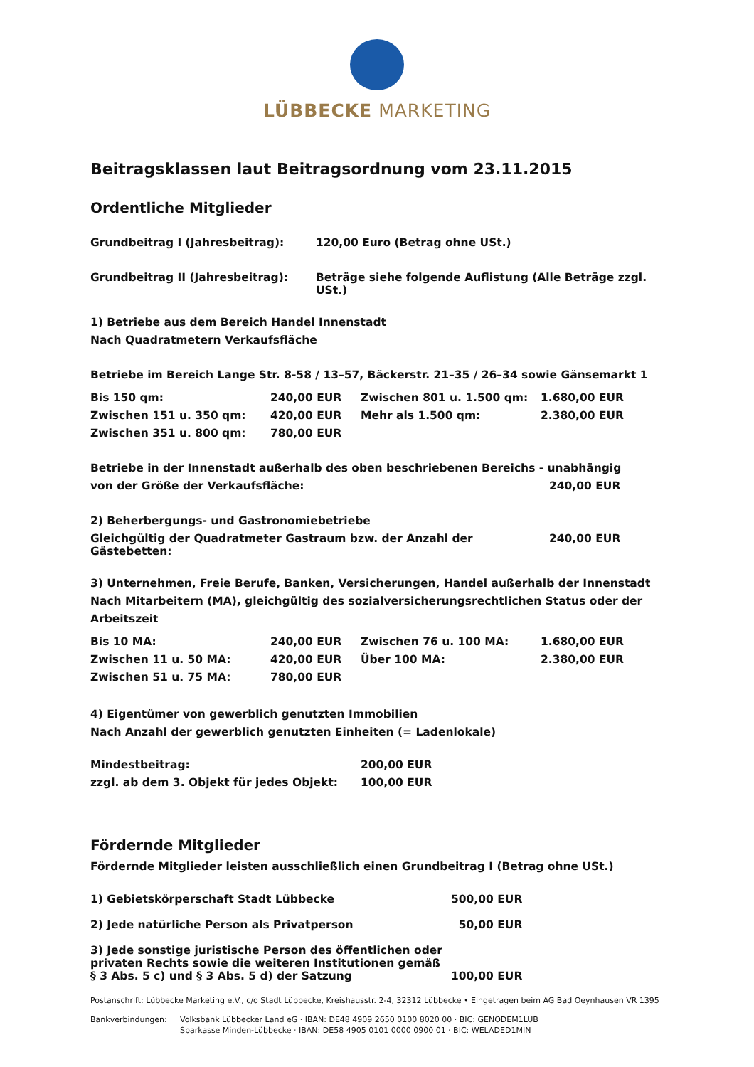LÜBBECKE MARKETING
Beitragsklassen laut Beitragsordnung vom 23.11.2015
Ordentliche Mitglieder
| Grundbeitrag I (Jahresbeitrag): | 120,00 Euro (Betrag ohne USt.) |
| Grundbeitrag II (Jahresbeitrag): | Beträge siehe folgende Auflistung (Alle Beträge zzgl. USt.) |
1) Betriebe aus dem Bereich Handel Innenstadt
Nach Quadratmetern Verkaufsfläche
Betriebe im Bereich Lange Str. 8-58 / 13–57, Bäckerstr. 21–35 / 26–34 sowie Gänsemarkt 1
| Bis 150 qm: | 240,00 EUR | Zwischen 801 u. 1.500 qm: | 1.680,00 EUR |
| Zwischen 151 u. 350 qm: | 420,00 EUR | Mehr als 1.500 qm: | 2.380,00 EUR |
| Zwischen 351 u. 800 qm: | 780,00 EUR | | |
| Betriebe in der Innenstadt außerhalb des oben beschriebenen Bereichs - unabhängig | |
| von der Größe der Verkaufsfläche: | 240,00 EUR |
| 2) Beherbergungs- und Gastronomiebetriebe | |
| Gleichgültig der Quadratmeter Gastraum bzw. der Anzahl der Gästebetten: | 240,00 EUR |
3) Unternehmen, Freie Berufe, Banken, Versicherungen, Handel außerhalb der Innenstadt
Nach Mitarbeitern (MA), gleichgültig des sozialversicherungsrechtlichen Status oder der Arbeitszeit
| Bis 10 MA: | 240,00 EUR | Zwischen 76 u. 100 MA: | 1.680,00 EUR |
| Zwischen 11 u. 50 MA: | 420,00 EUR | Über 100 MA: | 2.380,00 EUR |
| Zwischen 51 u. 75 MA: | 780,00 EUR | | |
4) Eigentümer von gewerblich genutzten Immobilien
Nach Anzahl der gewerblich genutzten Einheiten (= Ladenlokale)
| Mindestbeitrag: | 200,00 EUR |
| zzgl. ab dem 3. Objekt für jedes Objekt: | 100,00 EUR |
Fördernde Mitglieder
Fördernde Mitglieder leisten ausschließlich einen Grundbeitrag I (Betrag ohne USt.)
| 1) Gebietskörperschaft Stadt Lübbecke | 500,00 EUR |
| 2) Jede natürliche Person als Privatperson | 50,00 EUR |
| 3) Jede sonstige juristische Person des öffentlichen oder privaten Rechts sowie die weiteren Institutionen gemäß § 3 Abs. 5 c) und § 3 Abs. 5 d) der Satzung | 100,00 EUR |
Postanschrift: Lübbecke Marketing e.V., c/o Stadt Lübbecke, Kreishausstr. 2-4, 32312 Lübbecke • Eingetragen beim AG Bad Oeynhausen VR 1395
| Bankverbindungen: | Volksbank Lübbecker Land eG · IBAN: DE48 4909 2650 0100 8020 00 · BIC: GENODEM1LUB |
| | Sparkasse Minden-Lübbecke · IBAN: DE58 4905 0101 0000 0900 01 · BIC: WELADED1MIN |